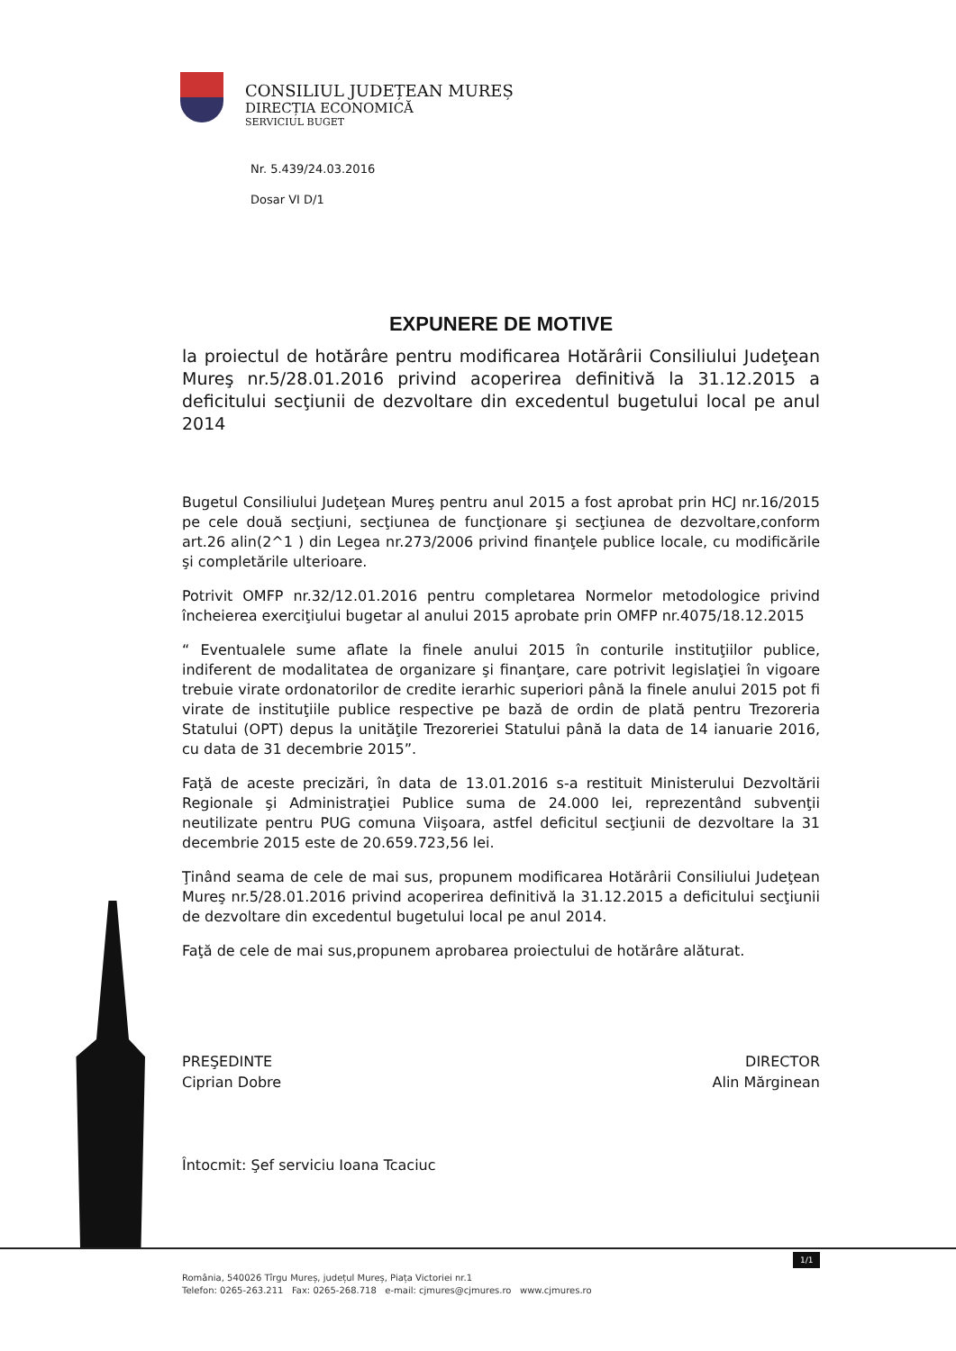CONSILIUL JUDEȚEAN MUREȘ
DIRECȚIA ECONOMICĂ
SERVICIUL BUGET
Nr. 5.439/24.03.2016
Dosar VI D/1
EXPUNERE DE MOTIVE
la proiectul de hotărâre pentru modificarea Hotărârii Consiliului Judeţean Mureş nr.5/28.01.2016 privind acoperirea definitivă la 31.12.2015 a deficitului secţiunii de dezvoltare din excedentul bugetului local pe anul 2014
Bugetul Consiliului Judeţean Mureş pentru anul 2015 a fost aprobat prin HCJ nr.16/2015 pe cele două secţiuni, secţiunea de funcţionare şi secţiunea de dezvoltare,conform art.26 alin(2^1 ) din Legea nr.273/2006 privind finanţele publice locale, cu modificările şi completările ulterioare.
Potrivit OMFP nr.32/12.01.2016 pentru completarea Normelor metodologice privind încheierea exerciţiului bugetar al anului 2015 aprobate prin OMFP nr.4075/18.12.2015
“ Eventualele sume aflate la finele anului 2015 în conturile instituţiilor publice, indiferent de modalitatea de organizare şi finanţare, care potrivit legislaţiei în vigoare trebuie virate ordonatorilor de credite ierarhic superiori până la finele anului 2015 pot fi virate de instituţiile publice respective pe bază de ordin de plată pentru Trezoreria Statului (OPT) depus la unităţile Trezoreriei Statului până la data de 14 ianuarie 2016, cu data de 31 decembrie 2015”.
Faţă de aceste precizări, în data de 13.01.2016 s-a restituit Ministerului Dezvoltării Regionale şi Administraţiei Publice suma de 24.000 lei, reprezentând subvenţii neutilizate pentru PUG comuna Viişoara, astfel deficitul secţiunii de dezvoltare la 31 decembrie 2015 este de 20.659.723,56 lei.
Ţinând seama de cele de mai sus, propunem modificarea Hotărârii Consiliului Judeţean Mureş nr.5/28.01.2016 privind acoperirea definitivă la 31.12.2015 a deficitului secţiunii de dezvoltare din excedentul bugetului local pe anul 2014.
Faţă de cele de mai sus,propunem aprobarea proiectului de hotărâre alăturat.
PREŞEDINTE
Ciprian Dobre
DIRECTOR
Alin Mărginean
Întocmit: Şef serviciu Ioana Tcaciuc
1/1
România, 540026 Tîrgu Mureș, județul Mureș, Piața Victoriei nr.1
Telefon: 0265-263.211 Fax: 0265-268.718 e-mail: cjmures@cjmures.ro www.cjmures.ro